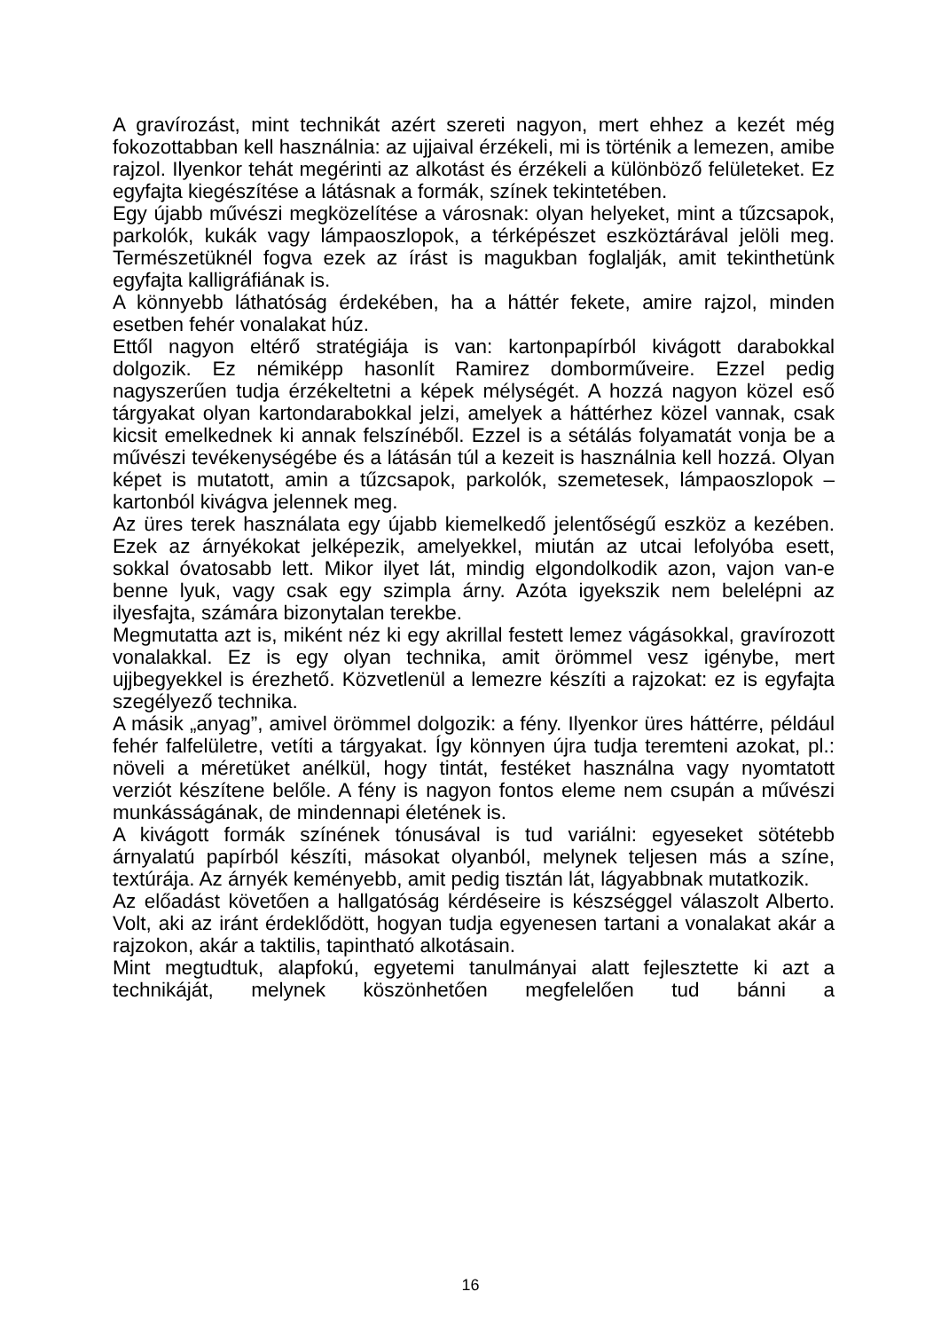A gravírozást, mint technikát azért szereti nagyon, mert ehhez a kezét még fokozottabban kell használnia: az ujjaival érzékeli, mi is történik a lemezen, amibe rajzol. Ilyenkor tehát megérinti az alkotást és érzékeli a különböző felületeket. Ez egyfajta kiegészítése a látásnak a formák, színek tekintetében.
Egy újabb művészi megközelítése a városnak: olyan helyeket, mint a tűzcsapok, parkolók, kukák vagy lámpaoszlopok, a térképészet eszköztárával jelöli meg. Természetüknél fogva ezek az írást is magukban foglalják, amit tekinthetünk egyfajta kalligráfiának is.
A könnyebb láthatóság érdekében, ha a háttér fekete, amire rajzol, minden esetben fehér vonalakat húz.
Ettől nagyon eltérő stratégiája is van: kartonpapírból kivágott darabokkal dolgozik. Ez némiképp hasonlít Ramirez domborműveire. Ezzel pedig nagyszerűen tudja érzékeltetni a képek mélységét. A hozzá nagyon közel eső tárgyakat olyan kartondarabokkal jelzi, amelyek a háttérhez közel vannak, csak kicsit emelkednek ki annak felszínéből. Ezzel is a sétálás folyamatát vonja be a művészi tevékenységébe és a látásán túl a kezeit is használnia kell hozzá. Olyan képet is mutatott, amin a tűzcsapok, parkolók, szemetesek, lámpaoszlopok – kartonból kivágva jelennek meg.
Az üres terek használata egy újabb kiemelkedő jelentőségű eszköz a kezében. Ezek az árnyékokat jelképezik, amelyekkel, miután az utcai lefolyóba esett, sokkal óvatosabb lett. Mikor ilyet lát, mindig elgondolkodik azon, vajon van-e benne lyuk, vagy csak egy szimpla árny. Azóta igyekszik nem belelépni az ilyesfajta, számára bizonytalan terekbe.
Megmutatta azt is, miként néz ki egy akrillal festett lemez vágásokkal, gravírozott vonalakkal. Ez is egy olyan technika, amit örömmel vesz igénybe, mert ujjbegyekkel is érezhető. Közvetlenül a lemezre készíti a rajzokat: ez is egyfajta szegélyező technika.
A másik „anyag”, amivel örömmel dolgozik: a fény. Ilyenkor üres háttérre, például fehér falfelületre, vetíti a tárgyakat. Így könnyen újra tudja teremteni azokat, pl.: növeli a méretüket anélkül, hogy tintát, festéket használna vagy nyomtatott verziót készítene belőle. A fény is nagyon fontos eleme nem csupán a művészi munkásságának, de mindennapi életének is.
A kivágott formák színének tónusával is tud variálni: egyeseket sötétebb árnyalatú papírból készíti, másokat olyanból, melynek teljesen más a színe, textúrája. Az árnyék keményebb, amit pedig tisztán lát, lágyabbnak mutatkozik.
Az előadást követően a hallgatóság kérdéseire is készséggel válaszolt Alberto. Volt, aki az iránt érdeklődött, hogyan tudja egyenesen tartani a vonalakat akár a rajzokon, akár a taktilis, tapintható alkotásain.
Mint megtudtuk, alapfokú, egyetemi tanulmányai alatt fejlesztette ki azt a technikáját, melynek köszönhetően megfelelően tud bánni a
16